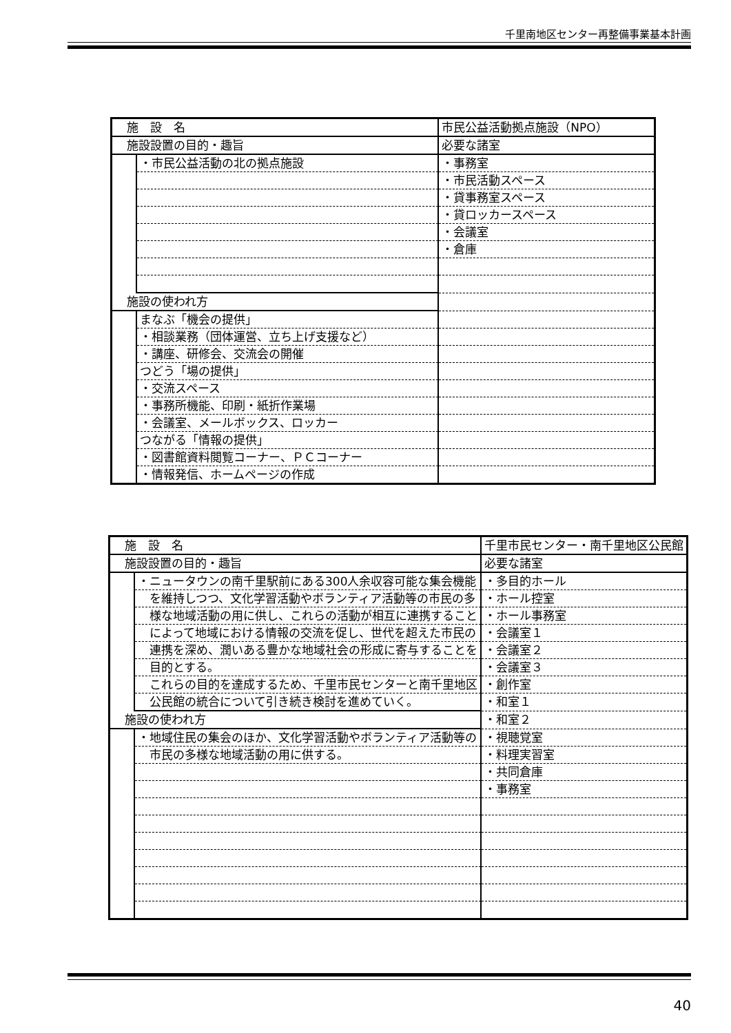千里南地区センター再整備事業基本計画
| 施 設 名 | | 市民公益活動拠点施設（NPO） | |
| 施設設置の目的・趣旨 | | | 必要な諸室 |
| | ・市民公益活動の北の拠点施設 | | ・事務室 |
| | | | ・市民活動スペース |
| | | | ・貸事務室スペース |
| | | | ・貸ロッカースペース |
| | | | ・会議室 |
| | | | ・倉庫 |
| 施設の使われ方 | | | |
| | まなぶ「機会の提供」 | | |
| | ・相談業務（団体運営、立ち上げ支援など） | | |
| | ・講座、研修会、交流会の開催 | | |
| | つどう「場の提供」 | | |
| | ・交流スペース | | |
| | ・事務所機能、印刷・紙折作業場 | | |
| | ・会議室、メールボックス、ロッカー | | |
| | つながる「情報の提供」 | | |
| | ・図書館資料閲覧コーナー、ＰＣコーナー | | |
| | ・情報発信、ホームページの作成 | | |
| 施 設 名 | | 千里市民センター・南千里地区公民館 | |
| 施設設置の目的・趣旨 | | | 必要な諸室 |
| | ・ニュータウンの南千里駅前にある300人余収容可能な集会機能 | | ・多目的ホール |
| | を維持しつつ、文化学習活動やボランティア活動等の市民の多 | | ・ホール控室 |
| | 様な地域活動の用に供し、これらの活動が相互に連携すること | | ・ホール事務室 |
| | によって地域における情報の交流を促し、世代を超えた市民の | | ・会議室１ |
| | 連携を深め、潤いある豊かな地域社会の形成に寄与することを | | ・会議室２ |
| | 目的とする。 | | ・会議室３ |
| | これらの目的を達成するため、千里市民センターと南千里地区 | | ・創作室 |
| | 公民館の統合について引き続き検討を進めていく。 | | ・和室１ |
| 施設の使われ方 | | | ・和室２ |
| | ・地域住民の集会のほか、文化学習活動やボランティア活動等の | | ・視聴覚室 |
| | 市民の多様な地域活動の用に供する。 | | ・料理実習室 |
| | | | ・共同倉庫 |
| | | | ・事務室 |
40